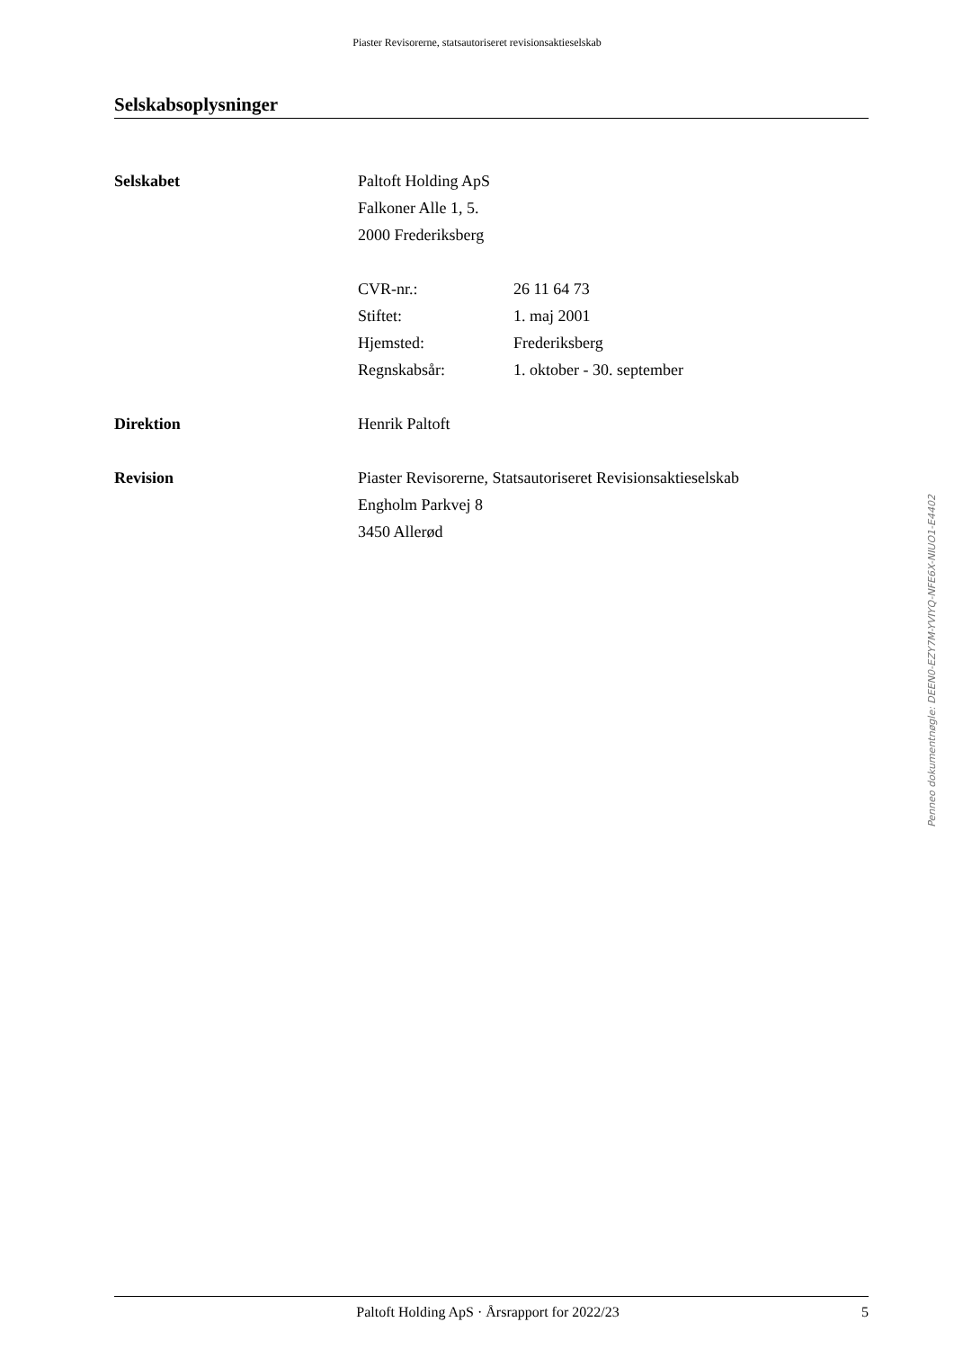Piaster Revisorerne, statsautoriseret revisionsaktieselskab
Selskabsoplysninger
Selskabet Paltoft Holding ApS
Falkoner Alle 1, 5.
2000 Frederiksberg
CVR-nr.: 26 11 64 73
Stiftet: 1. maj 2001
Hjemsted: Frederiksberg
Regnskabsår: 1. oktober - 30. september
Direktion Henrik Paltoft
Revision Piaster Revisorerne, Statsautoriseret Revisionsaktieselskab
Engholm Parkvej 8
3450 Allerød
Penneo dokumentnøgle: DEEN0-EZY7M-YVIYQ-NFE6X-NIUO1-E4402
Paltoft Holding ApS · Årsrapport for 2022/23
5